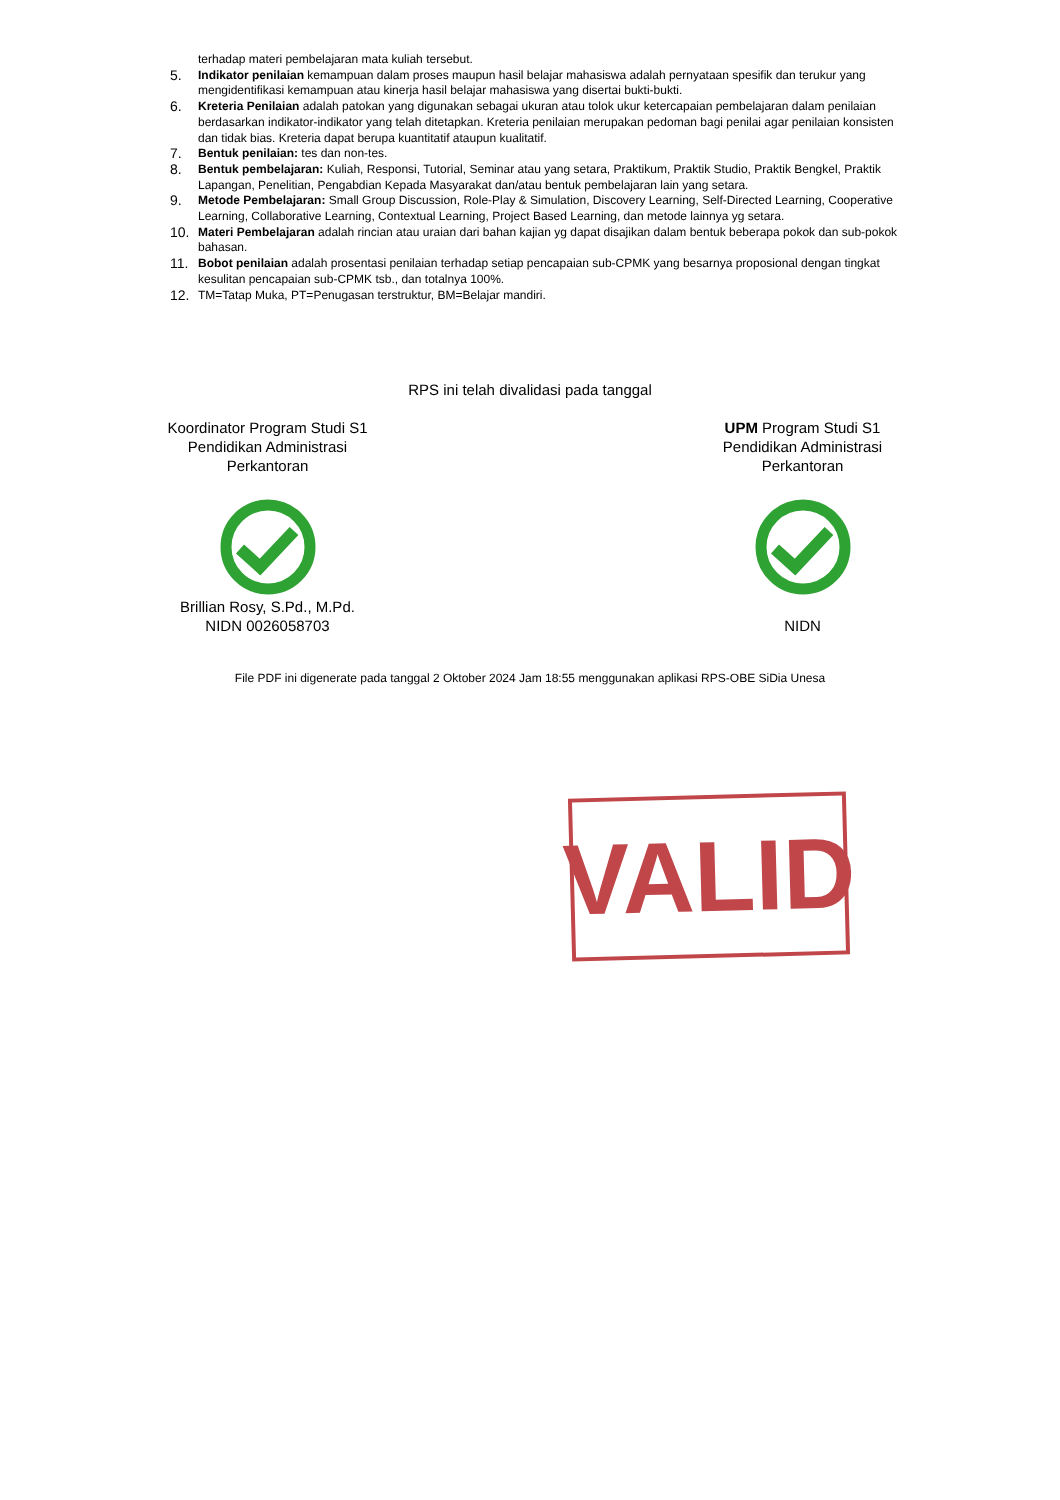terhadap materi pembelajaran mata kuliah tersebut.
5.
Indikator penilaian kemampuan dalam proses maupun hasil belajar mahasiswa adalah pernyataan spesifik dan terukur yang mengidentifikasi kemampuan atau kinerja hasil belajar mahasiswa yang disertai bukti-bukti.
6.
Kreteria Penilaian adalah patokan yang digunakan sebagai ukuran atau tolok ukur ketercapaian pembelajaran dalam penilaian berdasarkan indikator-indikator yang telah ditetapkan. Kreteria penilaian merupakan pedoman bagi penilai agar penilaian konsisten dan tidak bias. Kreteria dapat berupa kuantitatif ataupun kualitatif.
7.
Bentuk penilaian: tes dan non-tes.
8.
Bentuk pembelajaran: Kuliah, Responsi, Tutorial, Seminar atau yang setara, Praktikum, Praktik Studio, Praktik Bengkel, Praktik Lapangan, Penelitian, Pengabdian Kepada Masyarakat dan/atau bentuk pembelajaran lain yang setara.
9.
Metode Pembelajaran: Small Group Discussion, Role-Play & Simulation, Discovery Learning, Self-Directed Learning, Cooperative Learning, Collaborative Learning, Contextual Learning, Project Based Learning, dan metode lainnya yg setara.
10.
Materi Pembelajaran adalah rincian atau uraian dari bahan kajian yg dapat disajikan dalam bentuk beberapa pokok dan sub-pokok bahasan.
11.
Bobot penilaian adalah prosentasi penilaian terhadap setiap pencapaian sub-CPMK yang besarnya proposional dengan tingkat kesulitan pencapaian sub-CPMK tsb., dan totalnya 100%.
12.
TM=Tatap Muka, PT=Penugasan terstruktur, BM=Belajar mandiri.
RPS ini telah divalidasi pada tanggal
Koordinator Program Studi S1 Pendidikan Administrasi Perkantoran
Brillian Rosy, S.Pd., M.Pd.
NIDN 0026058703
UPM Program Studi S1 Pendidikan Administrasi Perkantoran
NIDN
File PDF ini digenerate pada tanggal 2 Oktober 2024 Jam 18:55 menggunakan aplikasi RPS-OBE SiDia Unesa
VALID